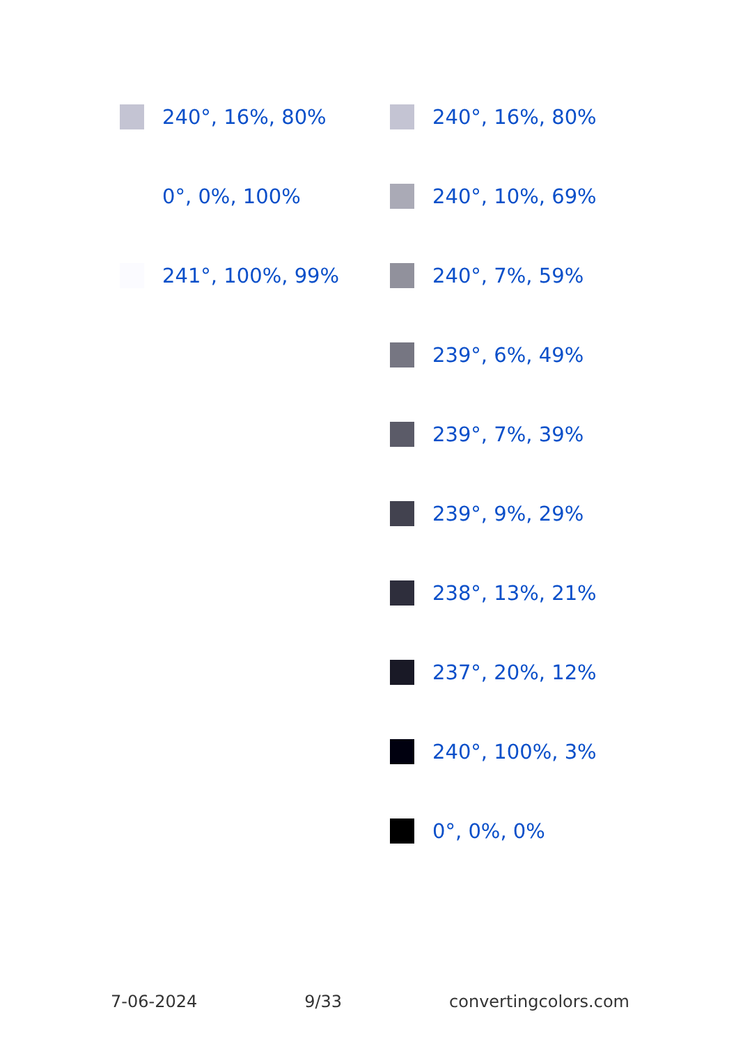240°, 16%, 80%
0°, 0%, 100%
241°, 100%, 99%
240°, 16%, 80%
240°, 10%, 69%
240°, 7%, 59%
239°, 6%, 49%
239°, 7%, 39%
239°, 9%, 29%
238°, 13%, 21%
237°, 20%, 12%
240°, 100%, 3%
0°, 0%, 0%
7-06-2024 9/33 convertingcolors.com